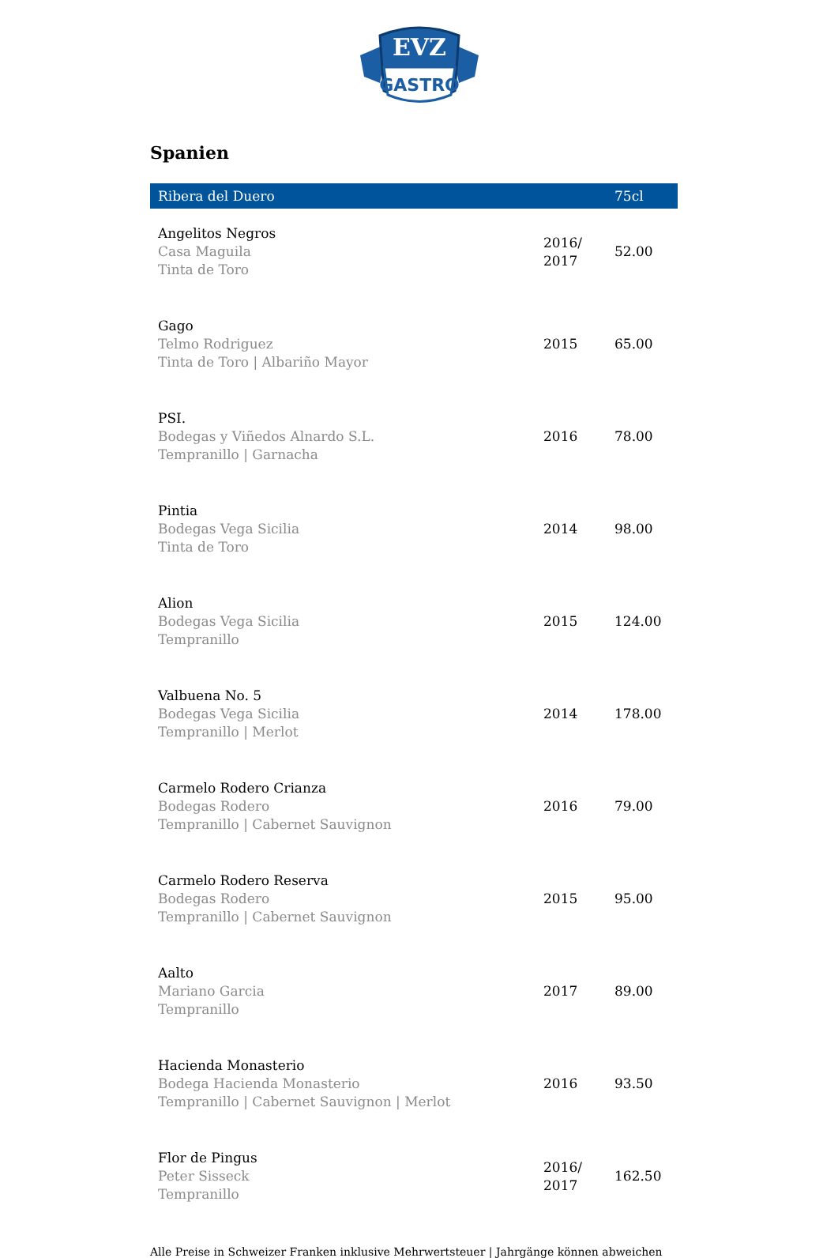EVZ
GASTRO
Spanien
| Ribera del Duero | | 75cl |
| --- | --- | --- |
| Angelitos Negros Casa Maguila Tinta de Toro | 2016/ 2017 | 52.00 |
| Gago Telmo Rodriguez Tinta de Toro / Albariño Mayor | 2015 | 65.00 |
| PSI. Bodegas y Viñedos Alnardo S.L. Tempranillo / Garnacha | 2016 | 78.00 |
| Pintia Bodegas Vega Sicilia Tinta de Toro | 2014 | 98.00 |
| Alion Bodegas Vega Sicilia Tempranillo | 2015 | 124.00 |
| Valbuena No. 5 Bodegas Vega Sicilia Tempranillo / Merlot | 2014 | 178.00 |
| Carmelo Rodero Crianza Bodegas Rodero Tempranillo / Cabernet Sauvignon | 2016 | 79.00 |
| Carmelo Rodero Reserva Bodegas Rodero Tempranillo / Cabernet Sauvignon | 2015 | 95.00 |
| Aalto Mariano Garcia Tempranillo | 2017 | 89.00 |
| Hacienda Monasterio Bodega Hacienda Monasterio Tempranillo / Cabernet Sauvignon / Merlot | 2016 | 93.50 |
| Flor de Pingus Peter Sisseck Tempranillo | 2016/ 2017 | 162.50 |
Alle Preise in Schweizer Franken inklusive Mehrwertsteuer | Jahrgänge können abweichen